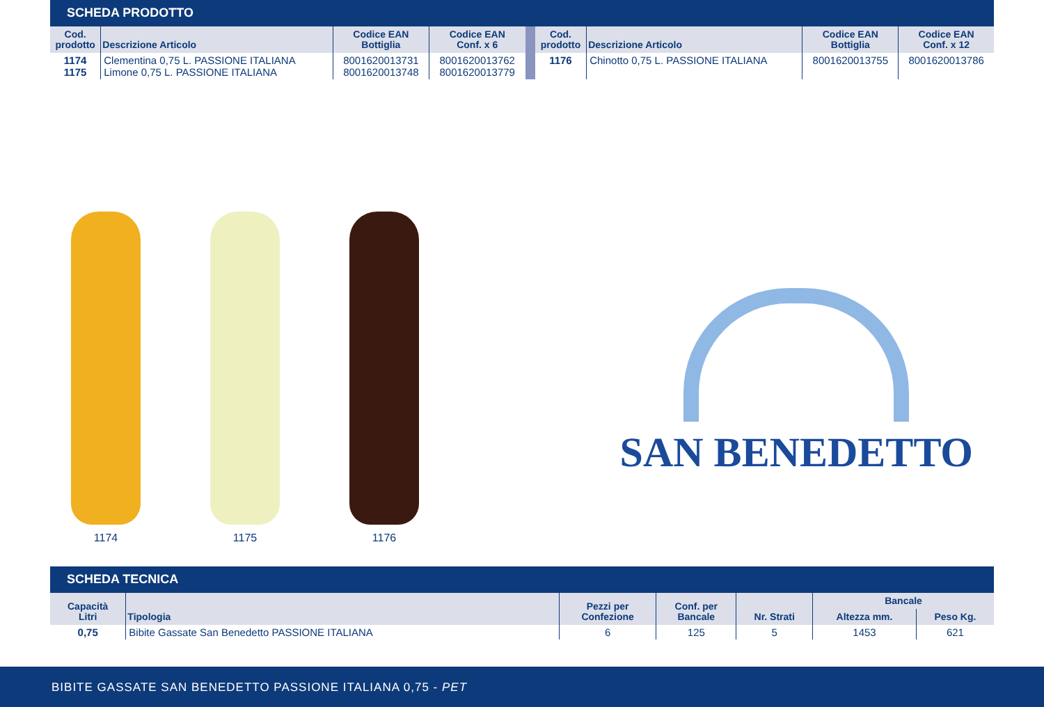SCHEDA PRODOTTO
| Cod. prodotto | Descrizione Articolo | Codice EAN Bottiglia | Codice EAN Conf. x 6 | Cod. prodotto | Descrizione Articolo | Codice EAN Bottiglia | Codice EAN Conf. x 12 |
| --- | --- | --- | --- | --- | --- | --- | --- |
| 1174 1175 | Clementina 0,75 L. PASSIONE ITALIANA Limone 0,75 L. PASSIONE ITALIANA | 8001620013731 8001620013748 | 8001620013762 8001620013779 | 1176 | Chinotto 0,75 L. PASSIONE ITALIANA | 8001620013755 | 8001620013786 |
1174 1175 1176
SAN BENEDETTO
SCHEDA TECNICA
| Capacità Litri | Tipologia | Pezzi per Confezione | Conf. per Bancale | Nr. Strati | Bancale | |
| --- | --- | --- | --- | --- | --- | --- |
| | | | | | Altezza mm. | Peso Kg. |
| 0,75 | Bibite Gassate San Benedetto PASSIONE ITALIANA | 6 | 125 | 5 | 1453 | 621 |
BIBITE GASSATE SAN BENEDETTO PASSIONE ITALIANA 0,75 - PET